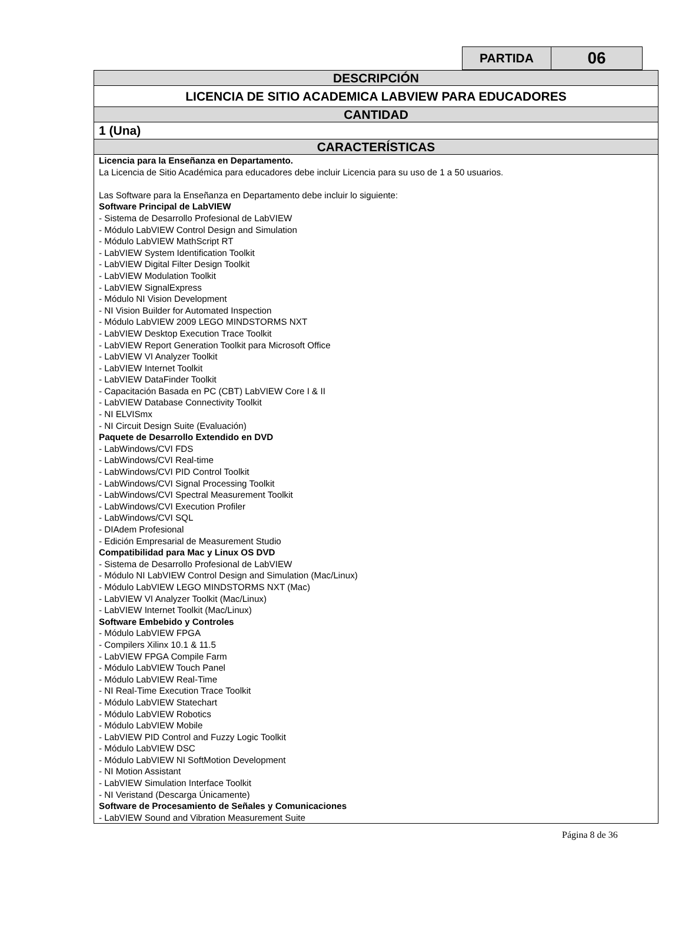| PARTIDA | 06 |
| DESCRIPCIÓN |
| LICENCIA DE SITIO ACADEMICA LABVIEW PARA EDUCADORES |
| CANTIDAD |
| 1 (Una) |
| CARACTERÍSTICAS |
| Licencia para la Enseñanza en Departamento. La Licencia de Sitio Académica para educadores debe incluir Licencia para su uso de 1 a 50 usuarios. Las Software para la Enseñanza en Departamento debe incluir lo siguiente: Software Principal de LabVIEW - Sistema de Desarrollo Profesional de LabVIEW - Módulo LabVIEW Control Design and Simulation - Módulo LabVIEW MathScript RT - LabVIEW System Identification Toolkit - LabVIEW Digital Filter Design Toolkit - LabVIEW Modulation Toolkit - LabVIEW SignalExpress - Módulo NI Vision Development - NI Vision Builder for Automated Inspection - Módulo LabVIEW 2009 LEGO MINDSTORMS NXT - LabVIEW Desktop Execution Trace Toolkit - LabVIEW Report Generation Toolkit para Microsoft Office - LabVIEW VI Analyzer Toolkit - LabVIEW Internet Toolkit - LabVIEW DataFinder Toolkit - Capacitación Basada en PC (CBT) LabVIEW Core I & II - LabVIEW Database Connectivity Toolkit - NI ELVISmx - NI Circuit Design Suite (Evaluación) Paquete de Desarrollo Extendido en DVD - LabWindows/CVI FDS - LabWindows/CVI Real-time - LabWindows/CVI PID Control Toolkit - LabWindows/CVI Signal Processing Toolkit - LabWindows/CVI Spectral Measurement Toolkit - LabWindows/CVI Execution Profiler - LabWindows/CVI SQL - DIAdem Profesional - Edición Empresarial de Measurement Studio Compatibilidad para Mac y Linux OS DVD - Sistema de Desarrollo Profesional de LabVIEW - Módulo NI LabVIEW Control Design and Simulation (Mac/Linux) - Módulo LabVIEW LEGO MINDSTORMS NXT (Mac) - LabVIEW VI Analyzer Toolkit (Mac/Linux) - LabVIEW Internet Toolkit (Mac/Linux) Software Embebido y Controles - Módulo LabVIEW FPGA - Compilers Xilinx 10.1 & 11.5 - LabVIEW FPGA Compile Farm - Módulo LabVIEW Touch Panel - Módulo LabVIEW Real-Time - NI Real-Time Execution Trace Toolkit - Módulo LabVIEW Statechart - Módulo LabVIEW Robotics - Módulo LabVIEW Mobile - LabVIEW PID Control and Fuzzy Logic Toolkit - Módulo LabVIEW DSC - Módulo LabVIEW NI SoftMotion Development - NI Motion Assistant - LabVIEW Simulation Interface Toolkit - NI Veristand (Descarga Únicamente) Software de Procesamiento de Señales y Comunicaciones - LabVIEW Sound and Vibration Measurement Suite |
Página 8 de 36